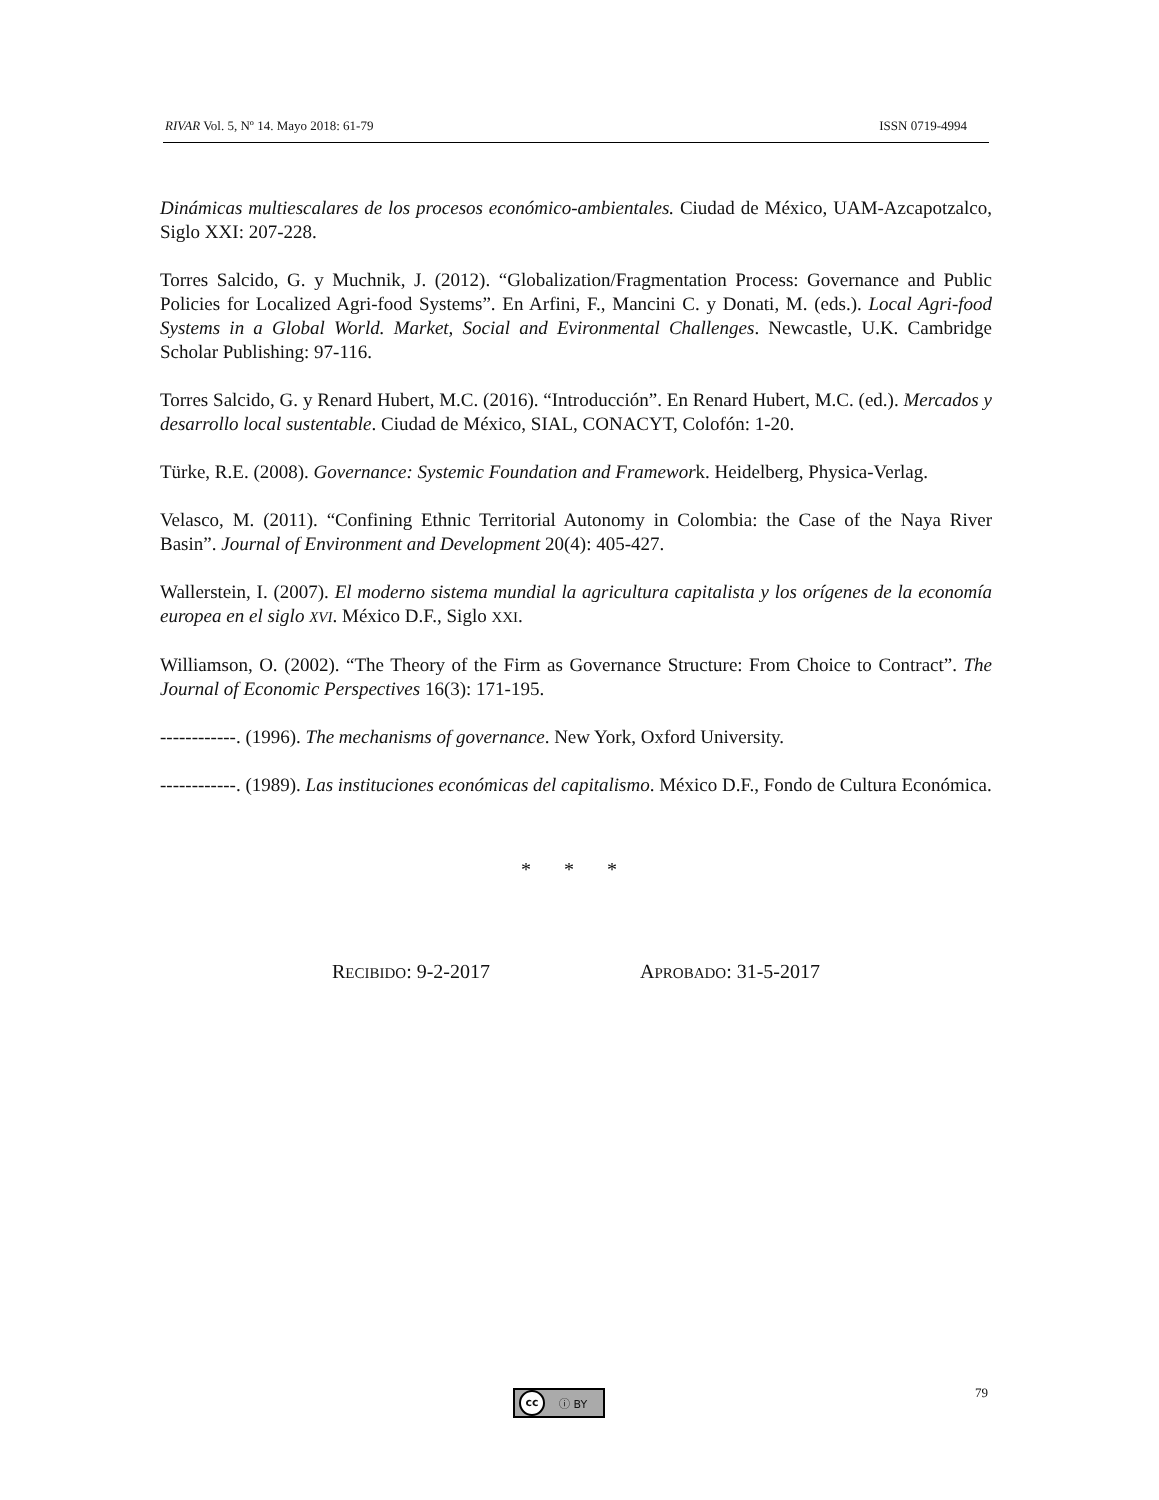RIVAR Vol. 5, Nº 14. Mayo 2018: 61-79 ISSN 0719-4994
Dinámicas multiescalares de los procesos económico-ambientales. Ciudad de México, UAM-Azcapotzalco, Siglo XXI: 207-228.
Torres Salcido, G. y Muchnik, J. (2012). “Globalization/Fragmentation Process: Governance and Public Policies for Localized Agri-food Systems”. En Arfini, F., Mancini C. y Donati, M. (eds.). Local Agri-food Systems in a Global World. Market, Social and Evironmental Challenges. Newcastle, U.K. Cambridge Scholar Publishing: 97-116.
Torres Salcido, G. y Renard Hubert, M.C. (2016). “Introducción”. En Renard Hubert, M.C. (ed.). Mercados y desarrollo local sustentable. Ciudad de México, SIAL, CONACYT, Colofón: 1-20.
Türke, R.E. (2008). Governance: Systemic Foundation and Framework. Heidelberg, Physica-Verlag.
Velasco, M. (2011). “Confining Ethnic Territorial Autonomy in Colombia: the Case of the Naya River Basin”. Journal of Environment and Development 20(4): 405-427.
Wallerstein, I. (2007). El moderno sistema mundial la agricultura capitalista y los orígenes de la economía europea en el siglo XVI. México D.F., Siglo XXI.
Williamson, O. (2002). “The Theory of the Firm as Governance Structure: From Choice to Contract”. The Journal of Economic Perspectives 16(3): 171-195.
------------. (1996). The mechanisms of governance. New York, Oxford University.
------------. (1989). Las instituciones económicas del capitalismo. México D.F., Fondo de Cultura Económica.
* * *
RECIBIDO: 9-2-2017 APROBADO: 31-5-2017
cc ⓘ BY 79